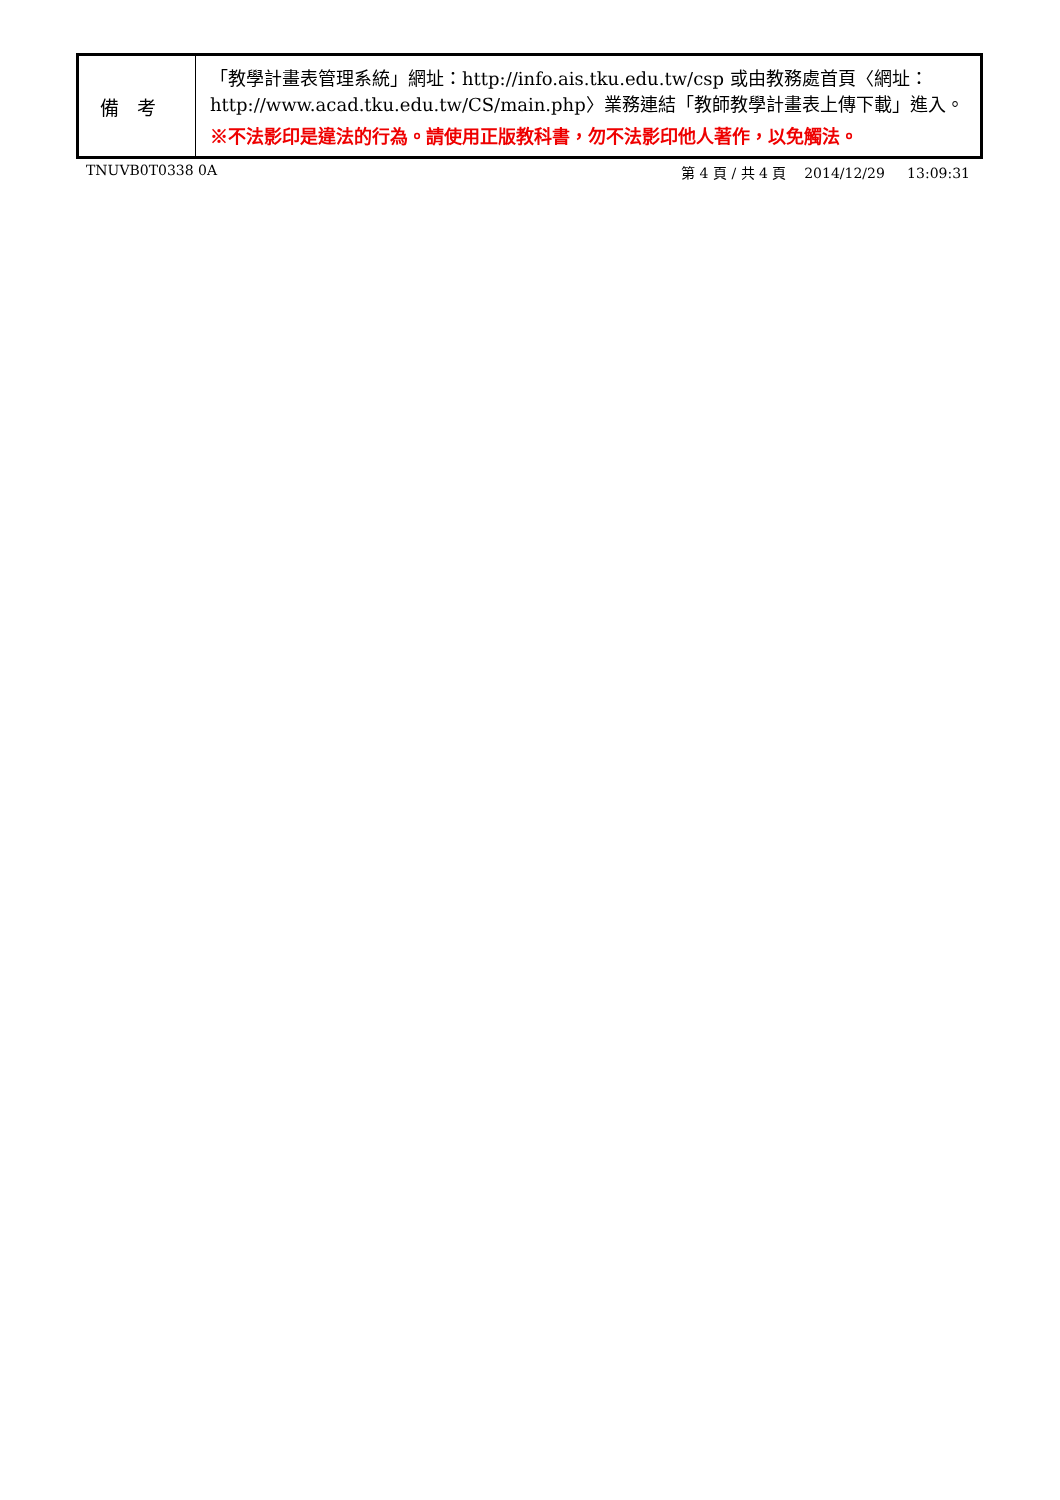| 備考 | 「教學計畫表管理系統」網址： http://info.ais.tku.edu.tw/csp 或由教務處首頁〈網址： http://www.acad.tku.edu.tw/CS/main.php 〉業務連結「教師教學計畫表上傳下載」進入。 ※不法影印是違法的行為。請使用正版教科書，勿不法影印他人著作，以免觸法。 |
TNUVB0T0338 0A 第 4 頁 / 共 4 頁 2014/12/29 13:09:31